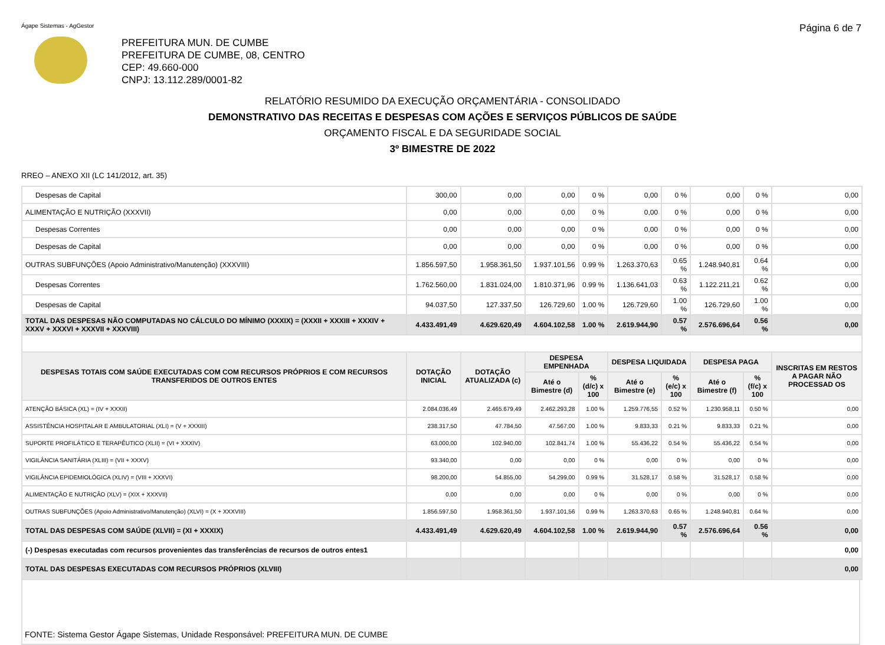Ágape Sistemas - AgGestor Página 6 de 7
PREFEITURA MUN. DE CUMBE
PREFEITURA DE CUMBE, 08, CENTRO
CEP: 49.660-000
CNPJ: 13.112.289/0001-82
RELATÓRIO RESUMIDO DA EXECUÇÃO ORÇAMENTÁRIA - CONSOLIDADO
DEMONSTRATIVO DAS RECEITAS E DESPESAS COM AÇÕES E SERVIÇOS PÚBLICOS DE SAÚDE
ORÇAMENTO FISCAL E DA SEGURIDADE SOCIAL
3º BIMESTRE DE 2022
RREO – ANEXO XII (LC 141/2012, art. 35)
| Despesas de Capital | 300,00 | 0,00 | 0,00 | 0 % | 0,00 | 0 % | 0,00 | 0 % | 0,00 |
| ALIMENTAÇÃO E NUTRIÇÃO (XXXVII) | 0,00 | 0,00 | 0,00 | 0 % | 0,00 | 0 % | 0,00 | 0 % | 0,00 |
| Despesas Correntes | 0,00 | 0,00 | 0,00 | 0 % | 0,00 | 0 % | 0,00 | 0 % | 0,00 |
| Despesas de Capital | 0,00 | 0,00 | 0,00 | 0 % | 0,00 | 0 % | 0,00 | 0 % | 0,00 |
| OUTRAS SUBFUNÇÕES (Apoio Administrativo/Manutenção) (XXXVIII) | 1.856.597,50 | 1.958.361,50 | 1.937.101,56 | 0.99 % | 1.263.370,63 | 0.65 % | 1.248.940,81 | 0.64 % | 0,00 |
| Despesas Correntes | 1.762.560,00 | 1.831.024,00 | 1.810.371,96 | 0.99 % | 1.136.641,03 | 0.63 % | 1.122.211,21 | 0.62 % | 0,00 |
| Despesas de Capital | 94.037,50 | 127.337,50 | 126.729,60 | 1.00 % | 126.729,60 | 1.00 % | 126.729,60 | 1.00 % | 0,00 |
| TOTAL DAS DESPESAS NÃO COMPUTADAS NO CÁLCULO DO MÍNIMO (XXXIX) = (XXXII + XXXIII + XXXIV + XXXV + XXXVI + XXXVII + XXXVIII) | 4.433.491,49 | 4.629.620,49 | 4.604.102,58 | 1.00 % | 2.619.944,90 | 0.57 % | 2.576.696,64 | 0.56 % | 0,00 |
| DESPESAS TOTAIS COM SAÚDE EXECUTADAS COM COM RECURSOS PRÓPRIOS E COM RECURSOS TRANSFERIDOS DE OUTROS ENTES | DOTAÇÃO INICIAL | DOTAÇÃO ATUALIZADA (c) | DESPESA EMPENHADA | | DESPESA LIQUIDADA | | DESPESA PAGA | | INSCRITAS EM RESTOS A PAGAR NÃO PROCESSAD OS |
| | | | Até o Bimestre (d) | % (d/c) x 100 | Até o Bimestre (e) | % (e/c) x 100 | Até o Bimestre (f) | % (f/c) x 100 | |
| ATENÇÃO BÁSICA (XL) = (IV + XXXII) | 2.084.036,49 | 2.465.679,49 | 2.462.293,28 | 1.00 % | 1.259.776,55 | 0.52 % | 1.230.958,11 | 0.50 % | 0,00 |
| ASSISTÊNCIA HOSPITALAR E AMBULATORIAL (XLI) = (V + XXXIII) | 238.317,50 | 47.784,50 | 47.567,00 | 1.00 % | 9.833,33 | 0.21 % | 9.833,33 | 0.21 % | 0,00 |
| SUPORTE PROFILÁTICO E TERAPÊUTICO (XLII) = (VI + XXXIV) | 63.000,00 | 102.940,00 | 102.841,74 | 1.00 % | 55.436,22 | 0.54 % | 55.436,22 | 0.54 % | 0,00 |
| VIGILÂNCIA SANITÁRIA (XLIII) = (VII + XXXV) | 93.340,00 | 0,00 | 0,00 | 0 % | 0,00 | 0 % | 0,00 | 0 % | 0,00 |
| VIGILÂNCIA EPIDEMIOLÓGICA (XLIV) = (VIII + XXXVI) | 98.200,00 | 54.855,00 | 54.299,00 | 0.99 % | 31.528,17 | 0.58 % | 31.528,17 | 0.58 % | 0,00 |
| ALIMENTAÇÃO E NUTRIÇÃO (XLV) = (XIX + XXXVII) | 0,00 | 0,00 | 0,00 | 0 % | 0,00 | 0 % | 0,00 | 0 % | 0,00 |
| OUTRAS SUBFUNÇÕES (Apoio Administrativo/Manutenção) (XLVI) = (X + XXXVIII) | 1.856.597,50 | 1.958.361,50 | 1.937.101,56 | 0.99 % | 1.263.370,63 | 0.65 % | 1.248.940,81 | 0.64 % | 0,00 |
| TOTAL DAS DESPESAS COM SAÚDE (XLVII) = (XI + XXXIX) | 4.433.491,49 | 4.629.620,49 | 4.604.102,58 | 1.00 % | 2.619.944,90 | 0.57 % | 2.576.696,64 | 0.56 % | 0,00 |
| (-) Despesas executadas com recursos provenientes das transferências de recursos de outros entes1 | | | | | | | | | 0,00 |
| TOTAL DAS DESPESAS EXECUTADAS COM RECURSOS PRÓPRIOS (XLVIII) | | | | | | | | | 0,00 |
FONTE: Sistema Gestor Ágape Sistemas, Unidade Responsável: PREFEITURA MUN. DE CUMBE